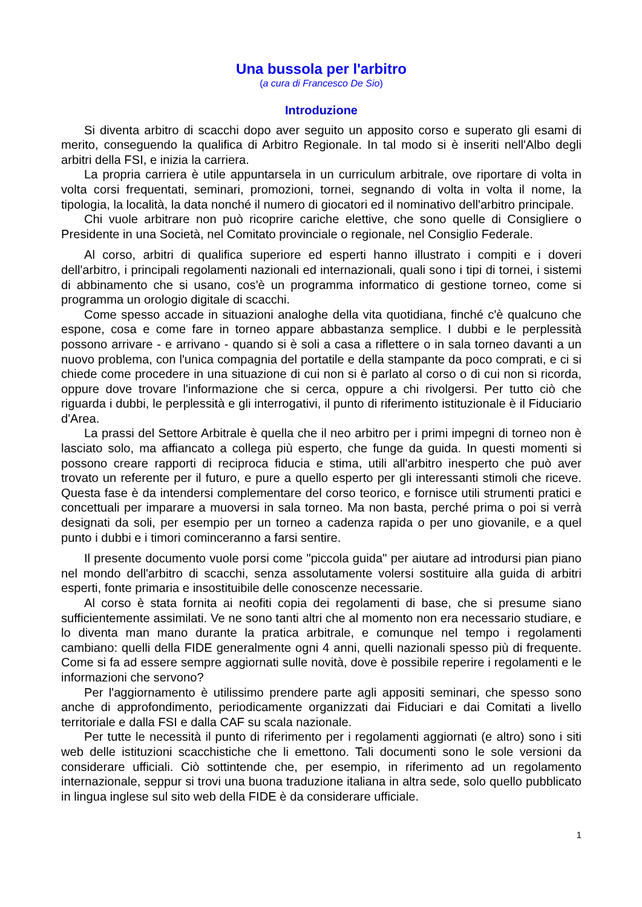Una bussola per l'arbitro
(a cura di Francesco De Sio)
Introduzione
Si diventa arbitro di scacchi dopo aver seguito un apposito corso e superato gli esami di merito, conseguendo la qualifica di Arbitro Regionale. In tal modo si è inseriti nell'Albo degli arbitri della FSI, e inizia la carriera.
La propria carriera è utile appuntarsela in un curriculum arbitrale, ove riportare di volta in volta corsi frequentati, seminari, promozioni, tornei, segnando di volta in volta il nome, la tipologia, la località, la data nonché il numero di giocatori ed il nominativo dell'arbitro principale.
Chi vuole arbitrare non può ricoprire cariche elettive, che sono quelle di Consigliere o Presidente in una Società, nel Comitato provinciale o regionale, nel Consiglio Federale.
Al corso, arbitri di qualifica superiore ed esperti hanno illustrato i compiti e i doveri dell'arbitro, i principali regolamenti nazionali ed internazionali, quali sono i tipi di tornei, i sistemi di abbinamento che si usano, cos'è un programma informatico di gestione torneo, come si programma un orologio digitale di scacchi.
Come spesso accade in situazioni analoghe della vita quotidiana, finché c'è qualcuno che espone, cosa e come fare in torneo appare abbastanza semplice. I dubbi e le perplessità possono arrivare - e arrivano - quando si è soli a casa a riflettere o in sala torneo davanti a un nuovo problema, con l'unica compagnia del portatile e della stampante da poco comprati, e ci si chiede come procedere in una situazione di cui non si è parlato al corso o di cui non si ricorda, oppure dove trovare l'informazione che si cerca, oppure a chi rivolgersi. Per tutto ciò che riguarda i dubbi, le perplessità e gli interrogativi, il punto di riferimento istituzionale è il Fiduciario d'Area.
La prassi del Settore Arbitrale è quella che il neo arbitro per i primi impegni di torneo non è lasciato solo, ma affiancato a collega più esperto, che funge da guida. In questi momenti si possono creare rapporti di reciproca fiducia e stima, utili all'arbitro inesperto che può aver trovato un referente per il futuro, e pure a quello esperto per gli interessanti stimoli che riceve. Questa fase è da intendersi complementare del corso teorico, e fornisce utili strumenti pratici e concettuali per imparare a muoversi in sala torneo. Ma non basta, perché prima o poi si verrà designati da soli, per esempio per un torneo a cadenza rapida o per uno giovanile, e a quel punto i dubbi e i timori cominceranno a farsi sentire.
Il presente documento vuole porsi come "piccola guida" per aiutare ad introdursi pian piano nel mondo dell'arbitro di scacchi, senza assolutamente volersi sostituire alla guida di arbitri esperti, fonte primaria e insostituibile delle conoscenze necessarie.
Al corso è stata fornita ai neofiti copia dei regolamenti di base, che si presume siano sufficientemente assimilati. Ve ne sono tanti altri che al momento non era necessario studiare, e lo diventa man mano durante la pratica arbitrale, e comunque nel tempo i regolamenti cambiano: quelli della FIDE generalmente ogni 4 anni, quelli nazionali spesso più di frequente. Come si fa ad essere sempre aggiornati sulle novità, dove è possibile reperire i regolamenti e le informazioni che servono?
Per l'aggiornamento è utilissimo prendere parte agli appositi seminari, che spesso sono anche di approfondimento, periodicamente organizzati dai Fiduciari e dai Comitati a livello territoriale e dalla FSI e dalla CAF su scala nazionale.
Per tutte le necessità il punto di riferimento per i regolamenti aggiornati (e altro) sono i siti web delle istituzioni scacchistiche che li emettono. Tali documenti sono le sole versioni da considerare ufficiali. Ciò sottintende che, per esempio, in riferimento ad un regolamento internazionale, seppur si trovi una buona traduzione italiana in altra sede, solo quello pubblicato in lingua inglese sul sito web della FIDE è da considerare ufficiale.
1